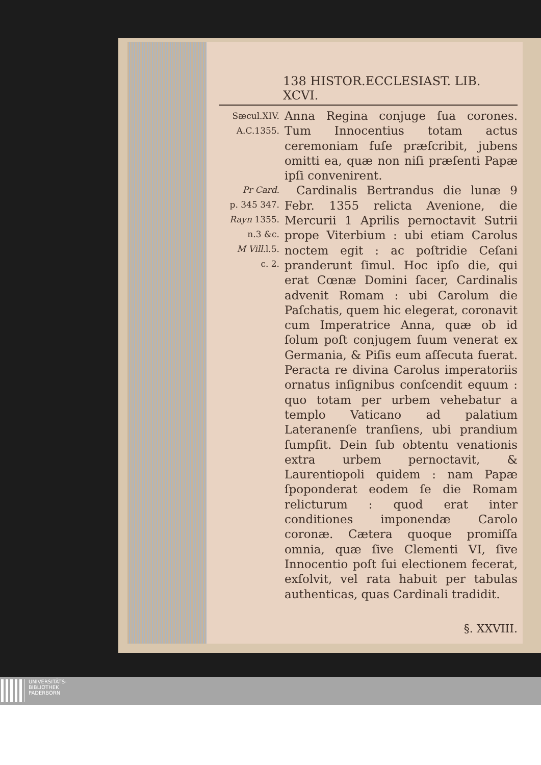138 HISTOR.ECCLESIAST. LIB. XCVI.
Sæcul.XIV.
A.C.1355.
Pr Card.
p. 345 347.
Rayn 1355.
n.3 &c.
M Vill. l.5.
c. 2.
Anna Regina conjuge ſua corones. Tum Innocentius totam actus ceremoniam fuſe præſcribit, jubens omitti ea, quæ non niſi præſenti Papæ ipſi convenirent.
 Cardinalis Bertrandus die lunæ 9 Febr. 1355 relicta Avenione, die Mercurii 1 Aprilis pernoctavit Sutrii prope Viterbium : ubi etiam Carolus noctem egit : ac poſtridie Ceſani pranderunt ſimul. Hoc ipſo die, qui erat Cœnæ Domini ſacer, Cardinalis advenit Romam : ubi Carolum die Paſchatis, quem hic elegerat, coronavit cum Imperatrice Anna, quæ ob id ſolum poſt conjugem ſuum venerat ex Germania, & Piſis eum aſſecuta fuerat. Peracta re divina Carolus imperatoriis ornatus inſignibus conſcendit equum : quo totam per urbem vehebatur a templo Vaticano ad palatium Lateranenſe tranſiens, ubi prandium ſumpſit. Dein ſub obtentu venationis extra urbem pernoctavit, & Laurentiopoli quidem : nam Papæ ſpoponderat eodem ſe die Romam relicturum : quod erat inter conditiones imponendæ Carolo coronæ. Cætera quoque promiſſa omnia, quæ ſive Clementi VI, ſive Innocentio poſt ſui electionem fecerat, exſolvit, vel rata habuit per tabulas authenticas, quas Cardinali tradidit.
§. XXVIII.
UNIVERSITÄTS-
BIBLIOTHEK
PADERBORN